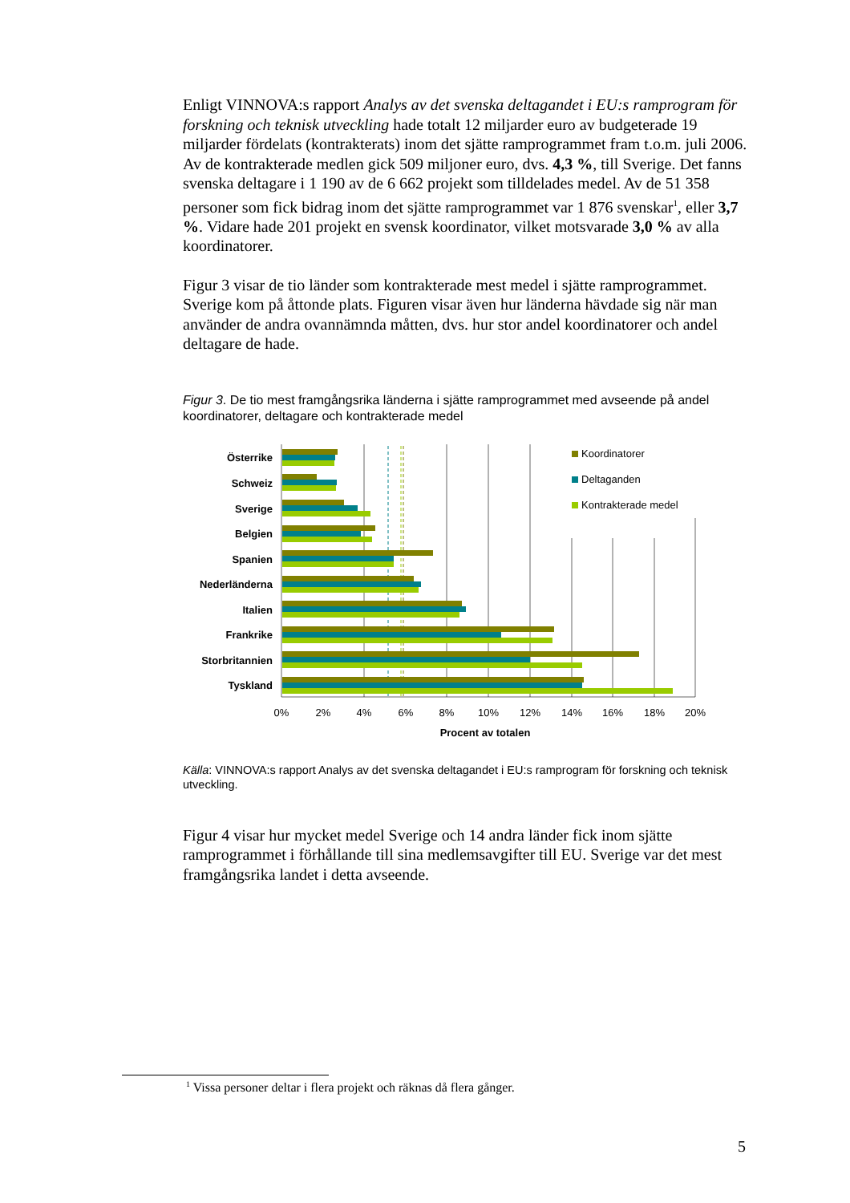Enligt VINNOVA:s rapport Analys av det svenska deltagandet i EU:s ramprogram för forskning och teknisk utveckling hade totalt 12 miljarder euro av budgeterade 19 miljarder fördelats (kontrakterats) inom det sjätte ramprogrammet fram t.o.m. juli 2006. Av de kontrakterade medlen gick 509 miljoner euro, dvs. 4,3 %, till Sverige. Det fanns svenska deltagare i 1 190 av de 6 662 projekt som tilldelades medel. Av de 51 358 personer som fick bidrag inom det sjätte ramprogrammet var 1 876 svenskar<sup>1</sup>, eller 3,7 %. Vidare hade 201 projekt en svensk koordinator, vilket motsvarade 3,0 % av alla koordinatorer.
Figur 3 visar de tio länder som kontrakterade mest medel i sjätte ramprogrammet. Sverige kom på åttonde plats. Figuren visar även hur länderna hävdade sig när man använder de andra ovannämnda måtten, dvs. hur stor andel koordinatorer och andel deltagare de hade.
Figur 3. De tio mest framgångsrika länderna i sjätte ramprogrammet med avseende på andel koordinatorer, deltagare och kontrakterade medel
Österrike
Schweiz
Sverige
Belgien
Spanien
Nederländerna
Italien
Frankrike
Storbritannien
Tyskland
Koordinatorer
Deltaganden
Kontrakterade medel
0%
2%
4%
6%
8%
10%
12%
14%
16%
18%
20%
Procent av totalen
Källa: VINNOVA:s rapport Analys av det svenska deltagandet i EU:s ramprogram för forskning och teknisk utveckling.
Figur 4 visar hur mycket medel Sverige och 14 andra länder fick inom sjätte ramprogrammet i förhållande till sina medlemsavgifter till EU. Sverige var det mest framgångsrika landet i detta avseende.
<sup>1</sup> Vissa personer deltar i flera projekt och räknas då flera gånger.
5